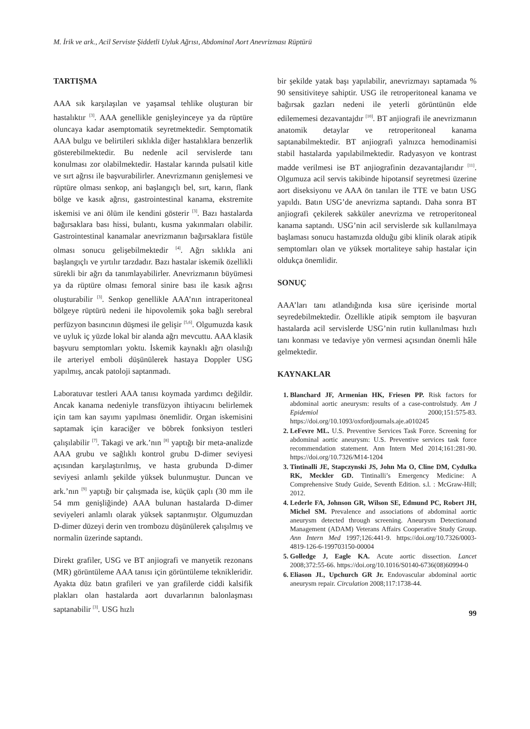M. İrik ve ark., Acil Serviste Şiddetli Uyluk Ağrısı, Abdominal Aort Anevrizması Rüptürü
TARTIŞMA
AAA sık karşılaşılan ve yaşamsal tehlike oluşturan bir hastalıktır <sup>[3]</sup>. AAA genellikle genişleyinceye ya da rüptüre oluncaya kadar asemptomatik seyretmektedir. Semptomatik AAA bulgu ve belirtileri sıklıkla diğer hastalıklara benzerlik gösterebilmektedir. Bu nedenle acil servislerde tanı konulması zor olabilmektedir. Hastalar karında pulsatil kitle ve sırt ağrısı ile başvurabilirler. Anevrizmanın genişlemesi ve rüptüre olması senkop, ani başlangıçlı bel, sırt, karın, flank bölge ve kasık ağrısı, gastrointestinal kanama, ekstremite iskemisi ve ani ölüm ile kendini gösterir <sup>[3]</sup>. Bazı hastalarda bağırsaklara bası hissi, bulantı, kusma yakınmaları olabilir. Gastrointestinal kanamalar anevrizmanın bağırsaklara fistüle olması sonucu gelişebilmektedir <sup>[4]</sup>. Ağrı sıklıkla ani başlangıçlı ve yırtılır tarzdadır. Bazı hastalar iskemik özellikli sürekli bir ağrı da tanımlayabilirler. Anevrizmanın büyümesi ya da rüptüre olması femoral sinire bası ile kasık ağrısı oluşturabilir <sup>[3]</sup>. Senkop genellikle AAA’nın intraperitoneal bölgeye rüptürü nedeni ile hipovolemik şoka bağlı serebral perfüzyon basıncının düşmesi ile gelişir <sup>[5,6]</sup>. Olgumuzda kasık ve uyluk iç yüzde lokal bir alanda ağrı mevcuttu. AAA klasik başvuru semptomları yoktu. İskemik kaynaklı ağrı olasılığı ile arteriyel emboli düşünülerek hastaya Doppler USG yapılmış, ancak patoloji saptanmadı.
Laboratuvar testleri AAA tanısı koymada yardımcı değildir. Ancak kanama nedeniyle transfüzyon ihtiyacını belirlemek için tam kan sayımı yapılması önemlidir. Organ iskemisini saptamak için karaciğer ve böbrek fonksiyon testleri çalışılabilir <sup>[7]</sup>. Takagi ve ark.’nın <sup>[8]</sup> yaptığı bir meta-analizde AAA grubu ve sağlıklı kontrol grubu D-dimer seviyesi açısından karşılaştırılmış, ve hasta grubunda D-dimer seviyesi anlamlı şekilde yüksek bulunmuştur. Duncan ve ark.’nın <sup>[9]</sup> yaptığı bir çalışmada ise, küçük çaplı (30 mm ile 54 mm genişliğinde) AAA bulunan hastalarda D-dimer seviyeleri anlamlı olarak yüksek saptanmıştır. Olgumuzdan D-dimer düzeyi derin ven trombozu düşünülerek çalışılmış ve normalin üzerinde saptandı.
Direkt grafiler, USG ve BT anjiografi ve manyetik rezonans (MR) görüntüleme AAA tanısı için görüntüleme teknikleridir. Ayakta düz batın grafileri ve yan grafilerde ciddi kalsifik plakları olan hastalarda aort duvarlarının balonlaşması saptanabilir <sup>[3]</sup>. USG hızlı
bir şekilde yatak başı yapılabilir, anevrizmayı saptamada % 90 sensitiviteye sahiptir. USG ile retroperitoneal kanama ve bağırsak gazları nedeni ile yeterli görüntünün elde edilememesi dezavantajdır <sup>[10]</sup>. BT anjiografi ile anevrizmanın anatomik detaylar ve retroperitoneal kanama saptanabilmektedir. BT anjiografi yalnızca hemodinamisi stabil hastalarda yapılabilmektedir. Radyasyon ve kontrast madde verilmesi ise BT anjiografinin dezavantajlarıdır <sup>[11]</sup>. Olgumuza acil servis takibinde hipotansif seyretmesi üzerine aort diseksiyonu ve AAA ön tanıları ile TTE ve batın USG yapıldı. Batın USG’de anevrizma saptandı. Daha sonra BT anjiografi çekilerek sakküler anevrizma ve retroperitoneal kanama saptandı. USG’nin acil servislerde sık kullanılmaya başlaması sonucu hastamızda olduğu gibi klinik olarak atipik semptomları olan ve yüksek mortaliteye sahip hastalar için oldukça önemlidir.
SONUÇ
AAA’ları tanı atlandığında kısa süre içerisinde mortal seyredebilmektedir. Özellikle atipik semptom ile başvuran hastalarda acil servislerde USG’nin rutin kullanılması hızlı tanı konması ve tedaviye yön vermesi açısından önemli hâle gelmektedir.
KAYNAKLAR
1. Blanchard JF, Armenian HK, Friesen PP. Risk factors for abdominal aortic aneurysm: results of a case-controlstudy. Am J Epidemiol 2000;151:575-83. https://doi.org/10.1093/oxfordjournals.aje.a010245
2. LeFevre ML. U.S. Preventive Services Task Force. Screening for abdominal aortic aneurysm: U.S. Preventive services task force recommendation statement. Ann Intern Med 2014;161:281-90. https://doi.org/10.7326/M14-1204
3. Tintinalli JE, Stapczynski JS, John Ma O, Cline DM, Cydulka RK, Meckler GD. Tintinalli’s Emergency Medicine: A Comprehensive Study Guide, Seventh Edition. s.l. : McGraw-Hill; 2012.
4. Lederle FA, Johnson GR, Wilson SE, Edmund PC, Robert JH, Michel SM. Prevalence and associations of abdominal aortic aneurysm detected through screening. Aneurysm Detectionand Management (ADAM) Veterans Affairs Cooperative Study Group. Ann Intern Med 1997;126:441-9. https://doi.org/10.7326/0003-4819-126-6-199703150-00004
5. Golledge J, Eagle KA. Acute aortic dissection. Lancet 2008;372:55-66. https://doi.org/10.1016/S0140-6736(08)60994-0
6. Eliason JL, Upchurch GR Jr. Endovascular abdominal aortic aneurysm repair. Circulation 2008;117:1738-44.
99